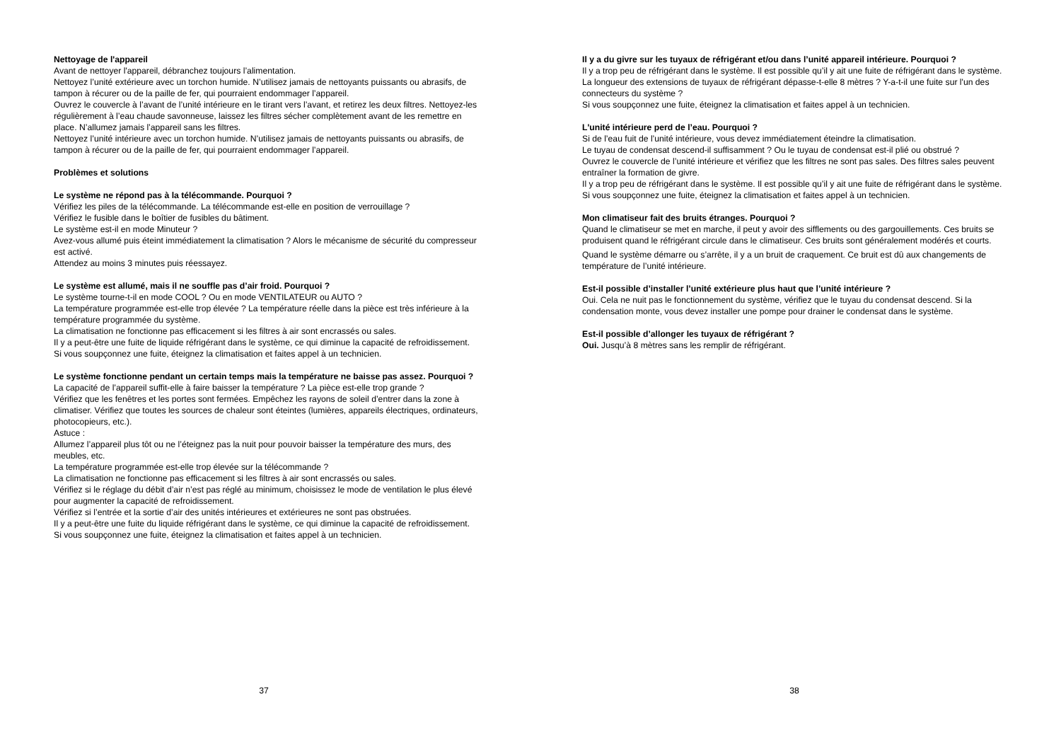Nettoyage de l'appareil
Avant de nettoyer l'appareil, débranchez toujours l’alimentation.
Nettoyez l’unité extérieure avec un torchon humide. N’utilisez jamais de nettoyants puissants ou abrasifs, de tampon à récurer ou de la paille de fer, qui pourraient endommager l’appareil.
Ouvrez le couvercle à l’avant de l’unité intérieure en le tirant vers l’avant, et retirez les deux filtres. Nettoyez-les régulièrement à l’eau chaude savonneuse, laissez les filtres sécher complètement avant de les remettre en place. N’allumez jamais l’appareil sans les filtres.
Nettoyez l’unité intérieure avec un torchon humide. N’utilisez jamais de nettoyants puissants ou abrasifs, de tampon à récurer ou de la paille de fer, qui pourraient endommager l’appareil.
Problèmes et solutions
Le système ne répond pas à la télécommande. Pourquoi ?
Vérifiez les piles de la télécommande. La télécommande est-elle en position de verrouillage ?
Vérifiez le fusible dans le boîtier de fusibles du bâtiment.
Le système est-il en mode Minuteur ?
Avez-vous allumé puis éteint immédiatement la climatisation ? Alors le mécanisme de sécurité du compresseur est activé.
Attendez au moins 3 minutes puis réessayez.
Le système est allumé, mais il ne souffle pas d’air froid. Pourquoi ?
Le système tourne-t-il en mode COOL ? Ou en mode VENTILATEUR ou AUTO ?
La température programmée est-elle trop élevée ? La température réelle dans la pièce est très inférieure à la température programmée du système.
La climatisation ne fonctionne pas efficacement si les filtres à air sont encrassés ou sales.
Il y a peut-être une fuite de liquide réfrigérant dans le système, ce qui diminue la capacité de refroidissement. Si vous soupçonnez une fuite, éteignez la climatisation et faites appel à un technicien.
Le système fonctionne pendant un certain temps mais la température ne baisse pas assez. Pourquoi ?
La capacité de l’appareil suffit-elle à faire baisser la température ? La pièce est-elle trop grande ?
Vérifiez que les fenêtres et les portes sont fermées. Empêchez les rayons de soleil d’entrer dans la zone à climatiser. Vérifiez que toutes les sources de chaleur sont éteintes (lumières, appareils électriques, ordinateurs, photocopieurs, etc.).
Astuce :
Allumez l’appareil plus tôt ou ne l’éteignez pas la nuit pour pouvoir baisser la température des murs, des meubles, etc.
La température programmée est-elle trop élevée sur la télécommande ?
La climatisation ne fonctionne pas efficacement si les filtres à air sont encrassés ou sales.
Vérifiez si le réglage du débit d’air n’est pas réglé au minimum, choisissez le mode de ventilation le plus élevé pour augmenter la capacité de refroidissement.
Vérifiez si l’entrée et la sortie d’air des unités intérieures et extérieures ne sont pas obstruées.
Il y a peut-être une fuite du liquide réfrigérant dans le système, ce qui diminue la capacité de refroidissement. Si vous soupçonnez une fuite, éteignez la climatisation et faites appel à un technicien.
37
Il y a du givre sur les tuyaux de réfrigérant et/ou dans l’unité appareil intérieure. Pourquoi ?
Il y a trop peu de réfrigérant dans le système. Il est possible qu’il y ait une fuite de réfrigérant dans le système.
La longueur des extensions de tuyaux de réfrigérant dépasse-t-elle 8 mètres ? Y-a-t-il une fuite sur l'un des connecteurs du système ?
Si vous soupçonnez une fuite, éteignez la climatisation et faites appel à un technicien.
L'unité intérieure perd de l’eau. Pourquoi ?
Si de l’eau fuit de l’unité intérieure, vous devez immédiatement éteindre la climatisation.
Le tuyau de condensat descend-il suffisamment ? Ou le tuyau de condensat est-il plié ou obstrué ?
Ouvrez le couvercle de l’unité intérieure et vérifiez que les filtres ne sont pas sales. Des filtres sales peuvent entraîner la formation de givre.
Il y a trop peu de réfrigérant dans le système. Il est possible qu’il y ait une fuite de réfrigérant dans le système. Si vous soupçonnez une fuite, éteignez la climatisation et faites appel à un technicien.
Mon climatiseur fait des bruits étranges. Pourquoi ?
Quand le climatiseur se met en marche, il peut y avoir des sifflements ou des gargouillements. Ces bruits se produisent quand le réfrigérant circule dans le climatiseur. Ces bruits sont généralement modérés et courts.
Quand le système démarre ou s’arrête, il y a un bruit de craquement. Ce bruit est dû aux changements de température de l’unité intérieure.
Est-il possible d’installer l’unité extérieure plus haut que l’unité intérieure ?
Oui. Cela ne nuit pas le fonctionnement du système, vérifiez que le tuyau du condensat descend. Si la condensation monte, vous devez installer une pompe pour drainer le condensat dans le système.
Est-il possible d’allonger les tuyaux de réfrigérant ?
Oui. Jusqu’à 8 mètres sans les remplir de réfrigérant.
38